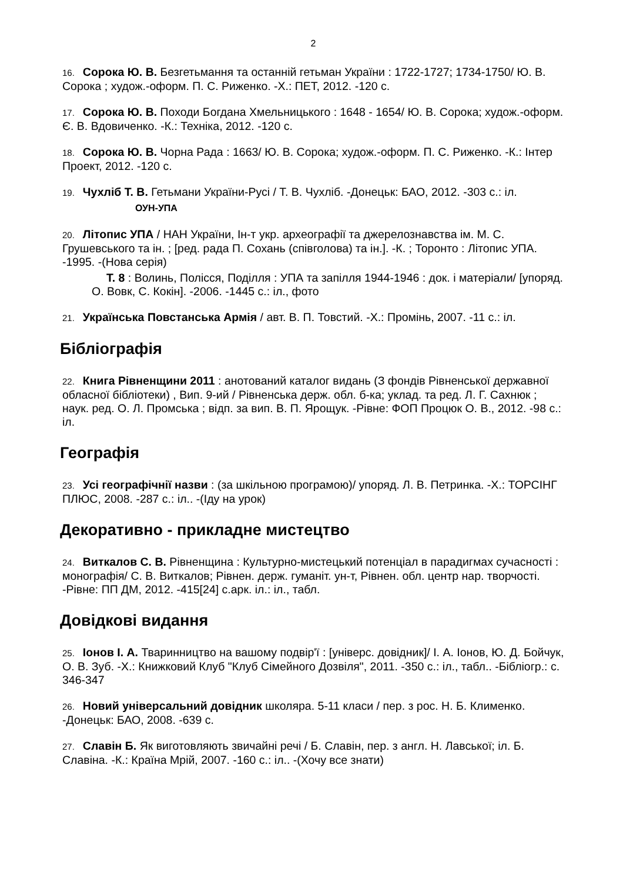2
16. Сорока Ю. В. Безгетьмання та останній гетьман України : 1722-1727; 1734-1750/ Ю. В. Сорока ; худож.-оформ. П. С. Риженко. -Х.: ПЕТ, 2012. -120 с.
17. Сорока Ю. В. Походи Богдана Хмельницького : 1648 - 1654/ Ю. В. Сорока; худож.-оформ. Є. В. Вдовиченко. -К.: Техніка, 2012. -120 с.
18. Сорока Ю. В. Чорна Рада : 1663/ Ю. В. Сорока; худож.-оформ. П. С. Риженко. -К.: Інтер Проект, 2012. -120 с.
19. Чухліб Т. В. Гетьмани України-Русі / Т. В. Чухліб. -Донецьк: БАО, 2012. -303 с.: іл.
ОУН-УПА
20. Літопис УПА / НАН України, Ін-т укр. археографії та джерелознавства ім. М. С. Грушевського та ін. ; [ред. рада П. Сохань (співголова) та ін.]. -К. ; Торонто : Літопис УПА. -1995. -(Нова серія)
Т. 8 : Волинь, Полісся, Поділля : УПА та запілля 1944-1946 : док. і матеріали/ [упоряд. О. Вовк, С. Кокін]. -2006. -1445 с.: іл., фото
21. Українська Повстанська Армія / авт. В. П. Товстий. -Х.: Промінь, 2007. -11 с.: іл.
Бібліографія
22. Книга Рівненщини 2011 : анотований каталог видань (З фондів Рівненської державної обласної бібліотеки) , Вип. 9-ий / Рівненська держ. обл. б-ка; уклад. та ред. Л. Г. Сахнюк ; наук. ред. О. Л. Промська ; відп. за вип. В. П. Ярощук. -Рівне: ФОП Процюк О. В., 2012. -98 с.: іл.
Географія
23. Усі географічнії назви : (за шкільною програмою)/ упоряд. Л. В. Петринка. -Х.: ТОРСІНГ ПЛЮС, 2008. -287 с.: іл.. -(Іду на урок)
Декоративно - прикладне мистецтво
24. Виткалов С. В. Рівненщина : Культурно-мистецький потенціал в парадигмах сучасності : монографія/ С. В. Виткалов; Рівнен. держ. гуманіт. ун-т, Рівнен. обл. центр нар. творчості. -Рівне: ПП ДМ, 2012. -415[24] с.арк. іл.: іл., табл.
Довідкові видання
25. Іонов І. А. Тваринництво на вашому подвір'ї : [універс. довідник]/ І. А. Іонов, Ю. Д. Бойчук, О. В. Зуб. -Х.: Книжковий Клуб "Клуб Сімейного Дозвіля", 2011. -350 с.: іл., табл.. -Бібліогр.: с. 346-347
26. Новий універсальний довідник школяра. 5-11 класи / пер. з рос. Н. Б. Клименко. -Донецьк: БАО, 2008. -639 с.
27. Славін Б. Як виготовляють звичайні речі / Б. Славін, пер. з англ. Н. Лавської; іл. Б. Славіна. -К.: Країна Мрій, 2007. -160 с.: іл.. -(Хочу все знати)